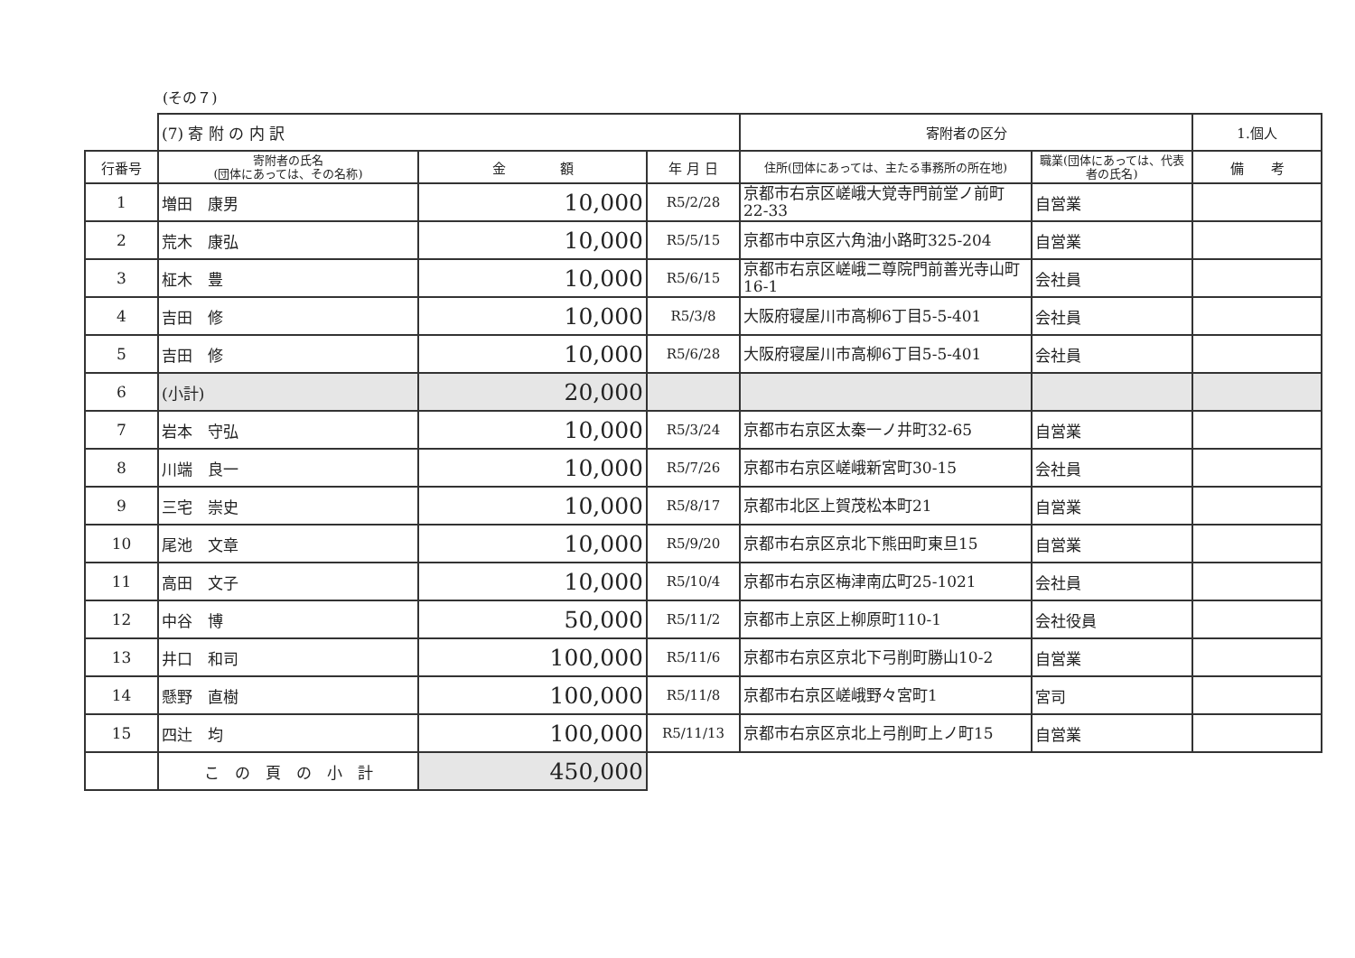(その７)
| | (7) 寄 附 の 内 訳 | | | 寄附者の区分 | | 1.個人 |
| 行番号 | 寄附者の氏名 (団体にあっては、その名称) | 金 額 | 年 月 日 | 住所(団体にあっては、主たる事務所の所在地) | 職業(団体にあっては、代表者の氏名) | 備 考 |
| 1 | 増田 康男 | 10,000 | R5/2/28 | 京都市右京区嵯峨大覚寺門前堂ノ前町22-33 | 自営業 | |
| 2 | 荒木 康弘 | 10,000 | R5/5/15 | 京都市中京区六角油小路町325-204 | 自営業 | |
| 3 | 柾木 豊 | 10,000 | R5/6/15 | 京都市右京区嵯峨二尊院門前善光寺山町16-1 | 会社員 | |
| 4 | 吉田 修 | 10,000 | R5/3/8 | 大阪府寝屋川市高柳6丁目5-5-401 | 会社員 | |
| 5 | 吉田 修 | 10,000 | R5/6/28 | 大阪府寝屋川市高柳6丁目5-5-401 | 会社員 | |
| 6 | (小計) | 20,000 | | | | |
| 7 | 岩本 守弘 | 10,000 | R5/3/24 | 京都市右京区太秦一ノ井町32-65 | 自営業 | |
| 8 | 川端 良一 | 10,000 | R5/7/26 | 京都市右京区嵯峨新宮町30-15 | 会社員 | |
| 9 | 三宅 崇史 | 10,000 | R5/8/17 | 京都市北区上賀茂松本町21 | 自営業 | |
| 10 | 尾池 文章 | 10,000 | R5/9/20 | 京都市右京区京北下熊田町東旦15 | 自営業 | |
| 11 | 高田 文子 | 10,000 | R5/10/4 | 京都市右京区梅津南広町25-1021 | 会社員 | |
| 12 | 中谷 博 | 50,000 | R5/11/2 | 京都市上京区上柳原町110-1 | 会社役員 | |
| 13 | 井口 和司 | 100,000 | R5/11/6 | 京都市右京区京北下弓削町勝山10-2 | 自営業 | |
| 14 | 懸野 直樹 | 100,000 | R5/11/8 | 京都市右京区嵯峨野々宮町1 | 宮司 | |
| 15 | 四辻 均 | 100,000 | R5/11/13 | 京都市右京区京北上弓削町上ノ町15 | 自営業 | |
| | こ の 頁 の 小 計 | 450,000 | | | | |